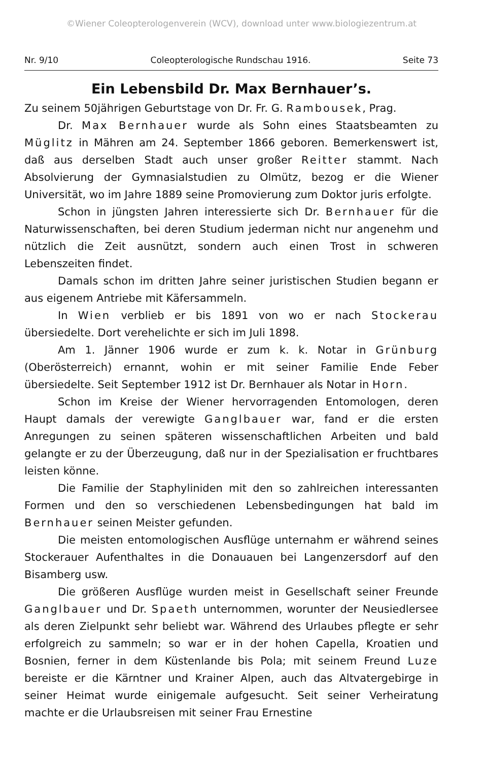©Wiener Coleopterologenverein (WCV), download unter www.biologiezentrum.at
Nr. 9/10 Coleopterologische Rundschau 1916. Seite 73
Ein Lebensbild Dr. Max Bernhauer’s.
Zu seinem 50jährigen Geburtstage von Dr. Fr. G. Rambousek, Prag.
Dr. Max Bernhauer wurde als Sohn eines Staatsbeamten zu Müglitz in Mähren am 24. September 1866 geboren. Bemerkenswert ist, daß aus derselben Stadt auch unser großer Reitter stammt. Nach Absolvierung der Gymnasialstudien zu Olmütz, bezog er die Wiener Universität, wo im Jahre 1889 seine Promovierung zum Doktor juris erfolgte.
Schon in jüngsten Jahren interessierte sich Dr. Bernhauer für die Naturwissenschaften, bei deren Studium jederman nicht nur angenehm und nützlich die Zeit ausnützt, sondern auch einen Trost in schweren Lebenszeiten findet.
Damals schon im dritten Jahre seiner juristischen Studien begann er aus eigenem Antriebe mit Käfersammeln.
In Wien verblieb er bis 1891 von wo er nach Stockerau übersiedelte. Dort verehelichte er sich im Juli 1898.
Am 1. Jänner 1906 wurde er zum k. k. Notar in Grünburg (Oberösterreich) ernannt, wohin er mit seiner Familie Ende Feber übersiedelte. Seit September 1912 ist Dr. Bernhauer als Notar in Horn.
Schon im Kreise der Wiener hervorragenden Entomologen, deren Haupt damals der verewigte Ganglbauer war, fand er die ersten Anregungen zu seinen späteren wissenschaftlichen Arbeiten und bald gelangte er zu der Überzeugung, daß nur in der Spezialisation er fruchtbares leisten könne.
Die Familie der Staphyliniden mit den so zahlreichen interessanten Formen und den so verschiedenen Lebensbedingungen hat bald im Bernhauer seinen Meister gefunden.
Die meisten entomologischen Ausflüge unternahm er während seines Stockerauer Aufenthaltes in die Donauauen bei Langenzersdorf auf den Bisamberg usw.
Die größeren Ausflüge wurden meist in Gesellschaft seiner Freunde Ganglbauer und Dr. Spaeth unternommen, worunter der Neusiedlersee als deren Zielpunkt sehr beliebt war. Während des Urlaubes pflegte er sehr erfolgreich zu sammeln; so war er in der hohen Capella, Kroatien und Bosnien, ferner in dem Küstenlande bis Pola; mit seinem Freund Luze bereiste er die Kärntner und Krainer Alpen, auch das Altvatergebirge in seiner Heimat wurde einigemale aufgesucht. Seit seiner Verheiratung machte er die Urlaubsreisen mit seiner Frau Ernestine